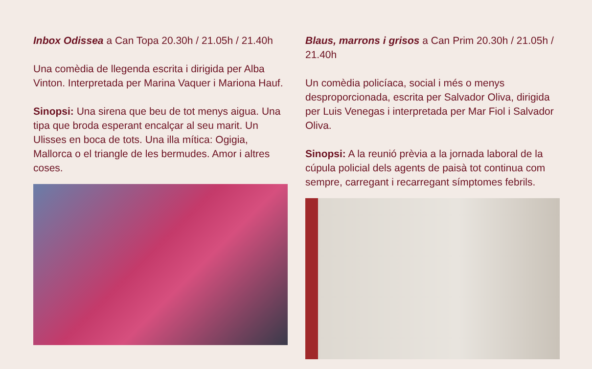Inbox Odissea a Can Topa 20.30h / 21.05h / 21.40h
Una comèdia de llegenda escrita i dirigida per Alba Vinton. Interpretada per Marina Vaquer i Mariona Hauf.
Sinopsi: Una sirena que beu de tot menys aigua. Una tipa que broda esperant encalçar al seu marit. Un Ulisses en boca de tots. Una illa mítica: Ogigia, Mallorca o el triangle de les bermudes. Amor i altres coses.
Blaus, marrons i grisos a Can Prim 20.30h / 21.05h / 21.40h
Un comèdia policíaca, social i més o menys desproporcionada, escrita per Salvador Oliva, dirigida per Luis Venegas i interpretada per Mar Fiol i Salvador Oliva.
Sinopsi: A la reunió prèvia a la jornada laboral de la cúpula policial dels agents de paisà tot continua com sempre, carregant i recarregant símptomes febrils.